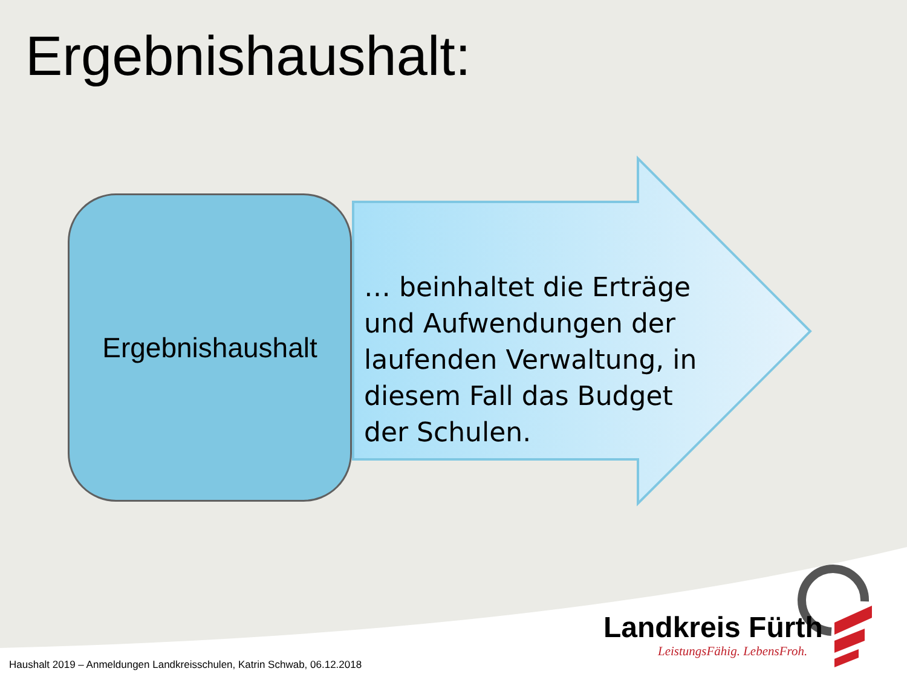Ergebnishaushalt:
Ergebnishaushalt
… beinhaltet die Erträge und Aufwendungen der laufenden Verwaltung, in diesem Fall das Budget der Schulen.
Landkreis Fürth
LeistungsFähig. LebensFroh.
Haushalt 2019 – Anmeldungen Landkreisschulen, Katrin Schwab, 06.12.2018